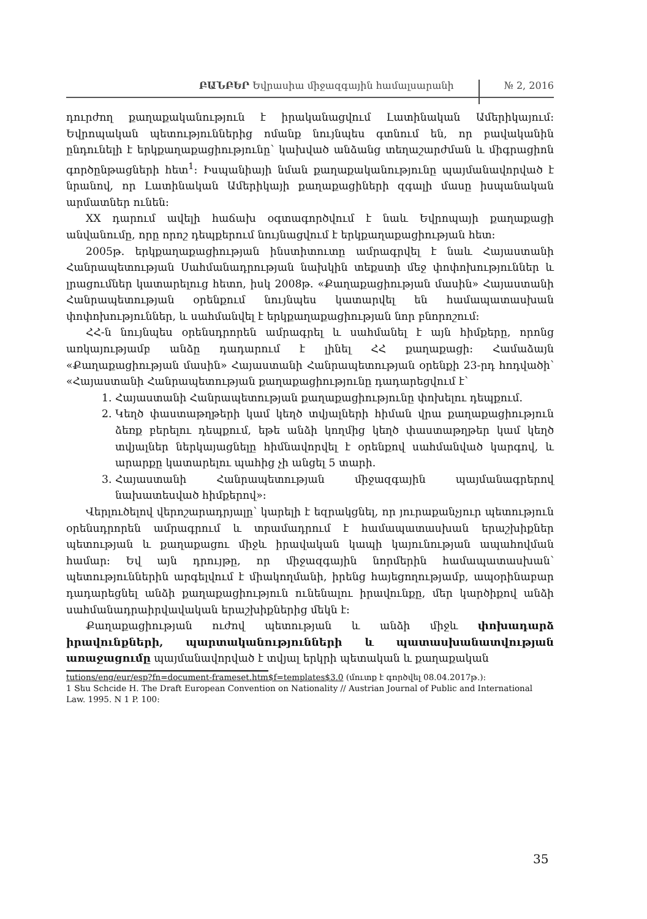ԲԱՆԲԵՐ Եվրասիա միջազգային համալսարանի № 2, 2016
դուրժող քաղաքականություն է իրականացվում Լատինական Ամերիկայում: Եվրոպական պետություններից ոմանք նույնպես գտնում են, որ բավականին ընդունելի է երկքաղաքացիությունը՝ կախված անձանց տեղաշարժման և միգրացիոն գործընթացների հետ<sup>1</sup>: Իսպանիայի նման քաղաքականությունը պայմանավորված է նրանով, որ Լատինական Ամերիկայի քաղաքացիների զգալի մասը իսպանական արմատներ ունեն:
XX դարում ավելի հաճախ օգտագործվում է նաև Եվրոպայի քաղաքացի անվանումը, որը որոշ դեպքերում նույնացվում է երկքաղաքացիության հետ:
2005թ. երկքաղաքացիության ինստիտուտը ամրագրվել է նաև Հայաստանի Հանրապետության Սահմանադրության նախկին տեքստի մեջ փոփոխություններ և լրացումներ կատարելուց հետո, իսկ 2008թ. «Քաղաքացիության մասին» Հայաստանի Հանրապետության օրենքում նույնպես կատարվել են համապատասխան փոփոխություններ, և սահմանվել է երկքաղաքացիության նոր բնորոշում:
ՀՀ-ն նույնպես օրենսդրորեն ամրագրել և սահմանել է այն հիմքերը, որոնց առկայությամբ անձը դադարում է լինել ՀՀ քաղաքացի: Համաձայն «Քաղաքացիության մասին» Հայաստանի Հանրապետության օրենքի 23-րդ հոդվածի՝ «Հայաստանի Հանրապետության քաղաքացիությունը դադարեցվում է՝
1. Հայաստանի Հանրապետության քաղաքացիությունը փոխելու դեպքում.
2. Կեղծ փաստաթղթերի կամ կեղծ տվյալների հիման վրա քաղաքացիություն ձեռք բերելու դեպքում, եթե անձի կողմից կեղծ փաստաթղթեր կամ կեղծ տվյալներ ներկայացնելը հիմնավորվել է օրենքով սահմանված կարգով, և արարքը կատարելու պահից չի անցել 5 տարի.
3. Հայաստանի Հանրապետության միջազգային պայմանագրերով նախատեսված հիմքերով»:
Վերլուծելով վերոշարադրյալը՝ կարելի է եզրակցնել, որ յուրաքանչյուր պետություն օրենսդրորեն ամրագրում և տրամադրում է համապատասխան երաշխիքներ պետության և քաղաքացու միջև իրավական կապի կայունության ապահովման համար: Եվ այն դրույթը, որ միջազգային նորմերին համապատասխան՝ պետություններին արգելվում է միակողմանի, իրենց հայեցողությամբ, ապօրինաբար դադարեցնել անձի քաղաքացիություն ունենալու իրավունքը, մեր կարծիքով անձի սահմանադրաիրվավական երաշխիքներից մեկն է:
Քաղաքացիության ուժով պետության և անձի միջև փոխադարձ իրավունքների, պարտականությունների և պատասխանատվության առաջացումը պայմանավորված է տվյալ երկրի պետական և քաղաքական
tutions/eng/eur/esp?fn=document-frameset.htm$f=templates$3.0 (մուտք է գործվել 08.04.2017թ.):
1 Տես Schcide H. The Draft European Convention on Nationality // Austrian Journal of Public and International Law. 1995. N 1 P. 100:
35